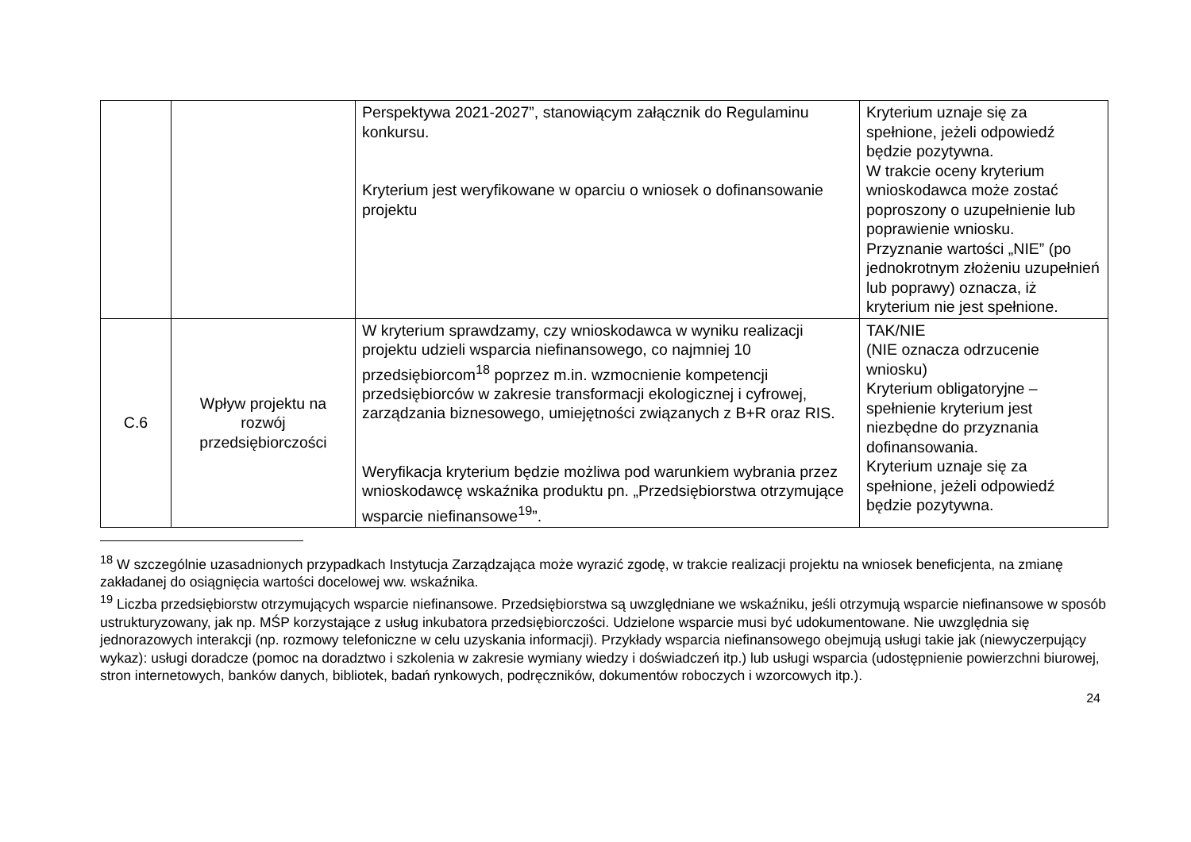| | | Perspektywa 2021-2027”, stanowiącym załącznik do Regulaminu konkursu. Kryterium jest weryfikowane w oparciu o wniosek o dofinansowanie projektu | Kryterium uznaje się za spełnione, jeżeli odpowiedź będzie pozytywna. W trakcie oceny kryterium wnioskodawca może zostać poproszony o uzupełnienie lub poprawienie wniosku. Przyznanie wartości „NIE” (po jednokrotnym złożeniu uzupełnień lub poprawy) oznacza, iż kryterium nie jest spełnione. |
| C.6 | Wpływ projektu na rozwój przedsiębiorczości | W kryterium sprawdzamy, czy wnioskodawca w wyniku realizacji projektu udzieli wsparcia niefinansowego, co najmniej 10 przedsiębiorcom<sup>18</sup> poprzez m.in. wzmocnienie kompetencji przedsiębiorców w zakresie transformacji ekologicznej i cyfrowej, zarządzania biznesowego, umiejętności związanych z B+R oraz RIS. Weryfikacja kryterium będzie możliwa pod warunkiem wybrania przez wnioskodawcę wskaźnika produktu pn. „Przedsiębiorstwa otrzymujące wsparcie niefinansowe<sup>19</sup>”. | TAK/NIE (NIE oznacza odrzucenie wniosku) Kryterium obligatoryjne – spełnienie kryterium jest niezbędne do przyznania dofinansowania. Kryterium uznaje się za spełnione, jeżeli odpowiedź będzie pozytywna. |
<sup>18</sup> W szczególnie uzasadnionych przypadkach Instytucja Zarządzająca może wyrazić zgodę, w trakcie realizacji projektu na wniosek beneficjenta, na zmianę zakładanej do osiągnięcia wartości docelowej ww. wskaźnika.
<sup>19</sup> Liczba przedsiębiorstw otrzymujących wsparcie niefinansowe. Przedsiębiorstwa są uwzględniane we wskaźniku, jeśli otrzymują wsparcie niefinansowe w sposób ustrukturyzowany, jak np. MŚP korzystające z usług inkubatora przedsiębiorczości. Udzielone wsparcie musi być udokumentowane. Nie uwzględnia się jednorazowych interakcji (np. rozmowy telefoniczne w celu uzyskania informacji). Przykłady wsparcia niefinansowego obejmują usługi takie jak (niewyczerpujący wykaz): usługi doradcze (pomoc na doradztwo i szkolenia w zakresie wymiany wiedzy i doświadczeń itp.) lub usługi wsparcia (udostępnienie powierzchni biurowej, stron internetowych, banków danych, bibliotek, badań rynkowych, podręczników, dokumentów roboczych i wzorcowych itp.).
24